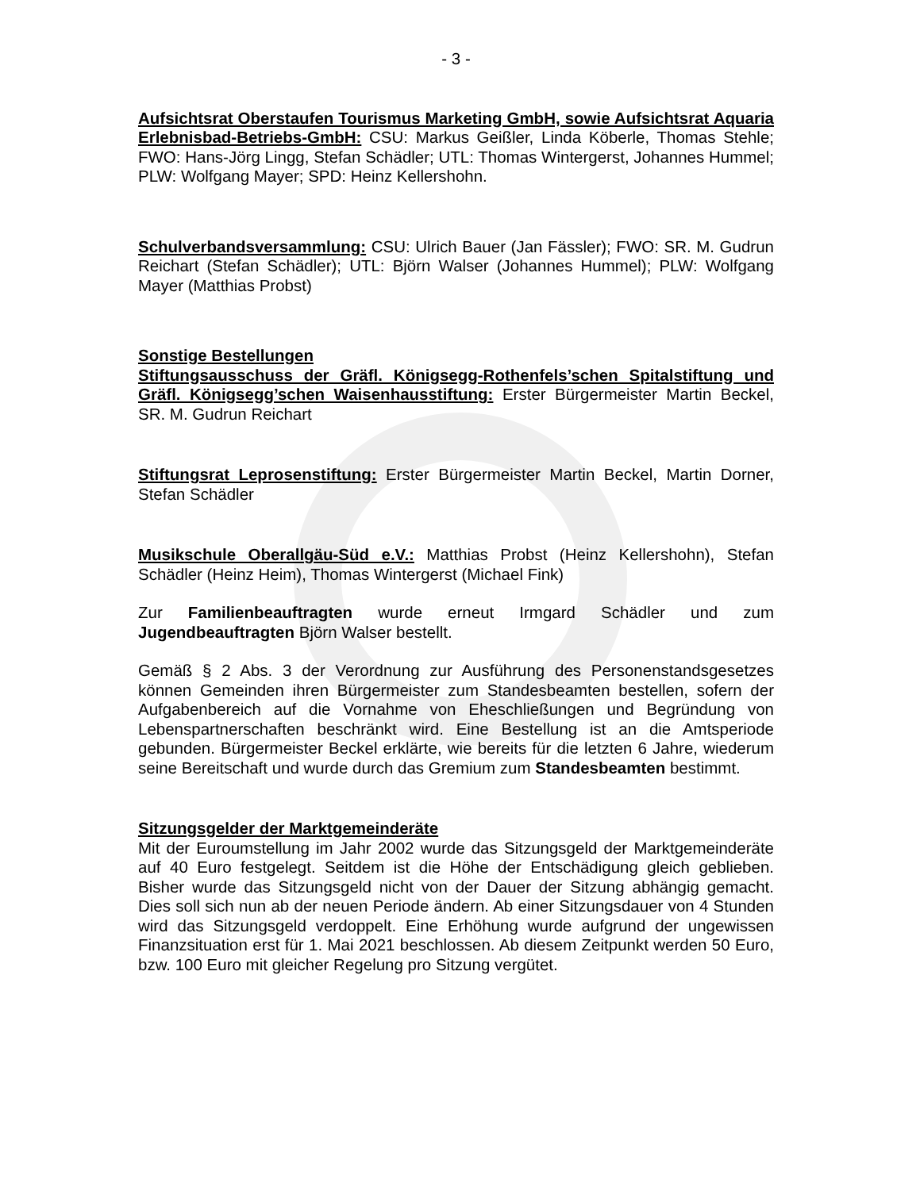- 3 -
Aufsichtsrat Oberstaufen Tourismus Marketing GmbH, sowie Aufsichtsrat Aquaria Erlebnisbad-Betriebs-GmbH: CSU: Markus Geißler, Linda Köberle, Thomas Stehle; FWO: Hans-Jörg Lingg, Stefan Schädler; UTL: Thomas Wintergerst, Johannes Hummel; PLW: Wolfgang Mayer; SPD: Heinz Kellershohn.
Schulverbandsversammlung: CSU: Ulrich Bauer (Jan Fässler); FWO: SR. M. Gudrun Reichart (Stefan Schädler); UTL: Björn Walser (Johannes Hummel); PLW: Wolfgang Mayer (Matthias Probst)
Sonstige Bestellungen
Stiftungsausschuss der Gräfl. Königsegg-Rothenfels’schen Spitalstiftung und Gräfl. Königsegg’schen Waisenhausstiftung: Erster Bürgermeister Martin Beckel, SR. M. Gudrun Reichart
Stiftungsrat Leprosenstiftung: Erster Bürgermeister Martin Beckel, Martin Dorner, Stefan Schädler
Musikschule Oberallgäu-Süd e.V.: Matthias Probst (Heinz Kellershohn), Stefan Schädler (Heinz Heim), Thomas Wintergerst (Michael Fink)
Zur Familienbeauftragten wurde erneut Irmgard Schädler und zum Jugendbeauftragten Björn Walser bestellt.
Gemäß § 2 Abs. 3 der Verordnung zur Ausführung des Personenstandsgesetzes können Gemeinden ihren Bürgermeister zum Standesbeamten bestellen, sofern der Aufgabenbereich auf die Vornahme von Eheschließungen und Begründung von Lebenspartnerschaften beschränkt wird. Eine Bestellung ist an die Amtsperiode gebunden. Bürgermeister Beckel erklärte, wie bereits für die letzten 6 Jahre, wiederum seine Bereitschaft und wurde durch das Gremium zum Standesbeamten bestimmt.
Sitzungsgelder der Marktgemeinderäte
Mit der Euroumstellung im Jahr 2002 wurde das Sitzungsgeld der Marktgemeinderäte auf 40 Euro festgelegt. Seitdem ist die Höhe der Entschädigung gleich geblieben. Bisher wurde das Sitzungsgeld nicht von der Dauer der Sitzung abhängig gemacht. Dies soll sich nun ab der neuen Periode ändern. Ab einer Sitzungsdauer von 4 Stunden wird das Sitzungsgeld verdoppelt. Eine Erhöhung wurde aufgrund der ungewissen Finanzsituation erst für 1. Mai 2021 beschlossen. Ab diesem Zeitpunkt werden 50 Euro, bzw. 100 Euro mit gleicher Regelung pro Sitzung vergütet.